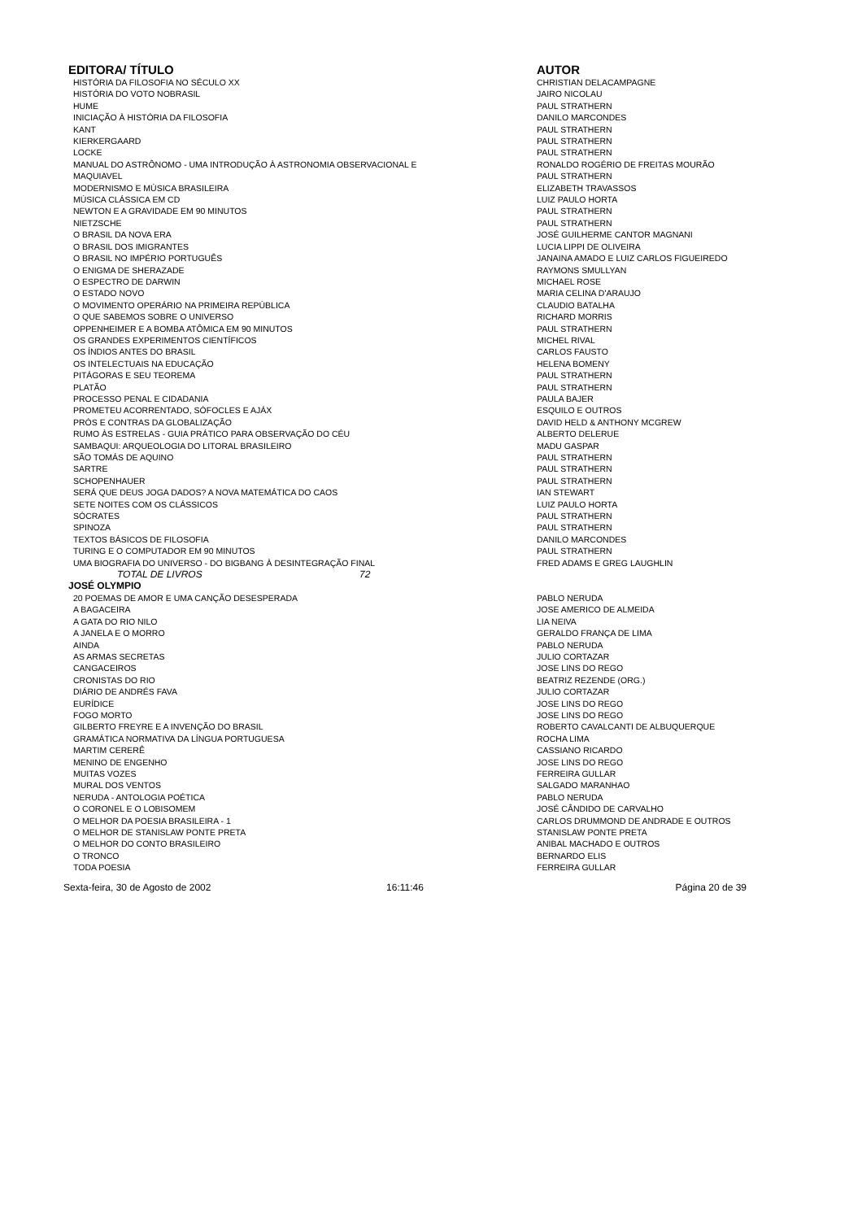| EDITORA/ TÍTULO | AUTOR |
| --- | --- |
| HISTÓRIA DA FILOSOFIA NO SÉCULO XX | CHRISTIAN DELACAMPAGNE |
| HISTÓRIA DO VOTO NOBRASIL | JAIRO NICOLAU |
| HUME | PAUL STRATHERN |
| INICIAÇÃO À HISTÓRIA DA FILOSOFIA | DANILO MARCONDES |
| KANT | PAUL STRATHERN |
| KIERKERGAARD | PAUL STRATHERN |
| LOCKE | PAUL STRATHERN |
| MANUAL DO ASTRÔNOMO - UMA INTRODUÇÃO À ASTRONOMIA OBSERVACIONAL E | RONALDO ROGÉRIO DE FREITAS MOURÃO |
| MAQUIAVEL | PAUL STRATHERN |
| MODERNISMO E MÚSICA BRASILEIRA | ELIZABETH TRAVASSOS |
| MÚSICA CLÁSSICA EM CD | LUIZ PAULO HORTA |
| NEWTON E A GRAVIDADE EM 90 MINUTOS | PAUL STRATHERN |
| NIETZSCHE | PAUL STRATHERN |
| O BRASIL DA NOVA ERA | JOSÉ GUILHERME CANTOR MAGNANI |
| O BRASIL DOS IMIGRANTES | LUCIA LIPPI DE OLIVEIRA |
| O BRASIL NO IMPÉRIO PORTUGUÊS | JANAINA AMADO E LUIZ CARLOS FIGUEIREDO |
| O ENIGMA DE SHERAZADE | RAYMONS SMULLYAN |
| O ESPECTRO DE DARWIN | MICHAEL ROSE |
| O ESTADO NOVO | MARIA CELINA D'ARAUJO |
| O MOVIMENTO OPERÁRIO NA PRIMEIRA REPÚBLICA | CLAUDIO BATALHA |
| O QUE SABEMOS SOBRE O UNIVERSO | RICHARD MORRIS |
| OPPENHEIMER E A BOMBA ATÔMICA EM 90 MINUTOS | PAUL STRATHERN |
| OS GRANDES EXPERIMENTOS CIENTÍFICOS | MICHEL RIVAL |
| OS ÍNDIOS ANTES DO BRASIL | CARLOS FAUSTO |
| OS INTELECTUAIS NA EDUCAÇÃO | HELENA BOMENY |
| PITÁGORAS E SEU TEOREMA | PAUL STRATHERN |
| PLATÃO | PAUL STRATHERN |
| PROCESSO PENAL E CIDADANIA | PAULA BAJER |
| PROMETEU ACORRENTADO, SÓFOCLES E AJÁX | ESQUILO E OUTROS |
| PRÓS E CONTRAS DA GLOBALIZAÇÃO | DAVID HELD & ANTHONY MCGREW |
| RUMO ÀS ESTRELAS - GUIA PRÁTICO PARA OBSERVAÇÃO DO CÉU | ALBERTO DELERUE |
| SAMBAQUI: ARQUEOLOGIA DO LITORAL BRASILEIRO | MADU GASPAR |
| SÃO TOMÁS DE AQUINO | PAUL STRATHERN |
| SARTRE | PAUL STRATHERN |
| SCHOPENHAUER | PAUL STRATHERN |
| SERÁ QUE DEUS JOGA DADOS? A NOVA MATEMÁTICA DO CAOS | IAN STEWART |
| SETE NOITES COM OS CLÁSSICOS | LUIZ PAULO HORTA |
| SÓCRATES | PAUL STRATHERN |
| SPINOZA | PAUL STRATHERN |
| TEXTOS BÁSICOS DE FILOSOFIA | DANILO MARCONDES |
| TURING E O COMPUTADOR EM 90 MINUTOS | PAUL STRATHERN |
| UMA BIOGRAFIA DO UNIVERSO - DO BIGBANG À DESINTEGRAÇÃO FINAL | FRED ADAMS E GREG LAUGHLIN |
| TOTAL DE LIVROS 72 | |
| JOSÉ OLYMPIO | |
| 20 POEMAS DE AMOR E UMA CANÇÃO DESESPERADA | PABLO NERUDA |
| A BAGACEIRA | JOSE AMERICO DE ALMEIDA |
| A GATA DO RIO NILO | LIA NEIVA |
| A JANELA E O MORRO | GERALDO FRANÇA DE LIMA |
| AINDA | PABLO NERUDA |
| AS ARMAS SECRETAS | JULIO CORTAZAR |
| CANGACEIROS | JOSE LINS DO REGO |
| CRONISTAS DO RIO | BEATRIZ REZENDE (ORG.) |
| DIÁRIO DE ANDRÉS FAVA | JULIO CORTAZAR |
| EURÍDICE | JOSE LINS DO REGO |
| FOGO MORTO | JOSE LINS DO REGO |
| GILBERTO FREYRE E A INVENÇÃO DO BRASIL | ROBERTO CAVALCANTI DE ALBUQUERQUE |
| GRAMÁTICA NORMATIVA DA LÍNGUA PORTUGUESA | ROCHA LIMA |
| MARTIM CERERÊ | CASSIANO RICARDO |
| MENINO DE ENGENHO | JOSE LINS DO REGO |
| MUITAS VOZES | FERREIRA GULLAR |
| MURAL DOS VENTOS | SALGADO MARANHAO |
| NERUDA - ANTOLOGIA POÉTICA | PABLO NERUDA |
| O CORONEL E O LOBISOMEM | JOSÉ CÂNDIDO DE CARVALHO |
| O MELHOR DA POESIA BRASILEIRA - 1 | CARLOS DRUMMOND DE ANDRADE E OUTROS |
| O MELHOR DE STANISLAW PONTE PRETA | STANISLAW PONTE PRETA |
| O MELHOR DO CONTO BRASILEIRO | ANIBAL MACHADO E OUTROS |
| O TRONCO | BERNARDO ELIS |
| TODA POESIA | FERREIRA GULLAR |
Sexta-feira, 30 de Agosto de 2002
16:11:46 Página 20 de 39